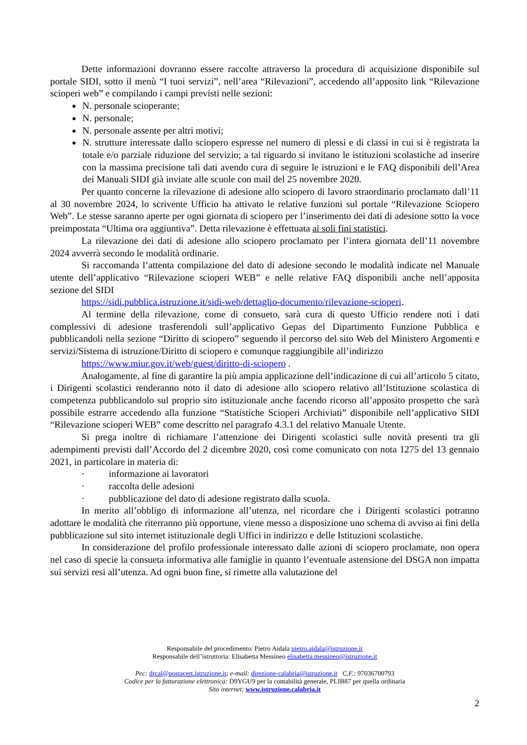Dette informazioni dovranno essere raccolte attraverso la procedura di acquisizione disponibile sul portale SIDI, sotto il menù “I tuoi servizi”, nell’area “Rilevazioni”, accedendo all’apposito link “Rilevazione scioperi web” e compilando i campi previsti nelle sezioni:
N. personale scioperante;
N. personale;
N. personale assente per altri motivi;
N. strutture interessate dallo sciopero espresse nel numero di plessi e di classi in cui si è registrata la totale e/o parziale riduzione del servizio; a tal riguardo si invitano le istituzioni scolastiche ad inserire con la massima precisione tali dati avendo cura di seguire le istruzioni e le FAQ disponibili dell’Area dei Manuali SIDI già inviate alle scuole con mail del 25 novembre 2020.
Per quanto concerne la rilevazione di adesione allo sciopero di lavoro straordinario proclamato dall’11 al 30 novembre 2024, lo scrivente Ufficio ha attivato le relative funzioni sul portale “Rilevazione Sciopero Web”. Le stesse saranno aperte per ogni giornata di sciopero per l’inserimento dei dati di adesione sotto la voce preimpostata “Ultima ora aggiuntiva”. Detta rilevazione è effettuata ai soli fini statistici.
La rilevazione dei dati di adesione allo sciopero proclamato per l’intera giornata dell’11 novembre 2024 avverrà secondo le modalità ordinarie.
Si raccomanda l’attenta compilazione del dato di adesione secondo le modalità indicate nel Manuale utente dell’applicativo “Rilevazione scioperi WEB” e nelle relative FAQ disponibili anche nell’apposita sezione del SIDI
https://sidi.pubblica.istruzione.it/sidi-web/dettaglio-documento/rilevazione-scioperi.
Al termine della rilevazione, come di consueto, sarà cura di questo Ufficio rendere noti i dati complessivi di adesione trasferendoli sull’applicativo Gepas del Dipartimento Funzione Pubblica e pubblicandoli nella sezione “Diritto di sciopero” seguendo il percorso del sito Web del Ministero Argomenti e servizi/Sistema di istruzione/Diritto di sciopero e comunque raggiungibile all’indirizzo
https://www.miur.gov.it/web/guest/diritto-di-sciopero .
Analogamente, al fine di garantire la più ampia applicazione dell’indicazione di cui all’articolo 5 citato, i Dirigenti scolastici renderanno noto il dato di adesione allo sciopero relativo all’Istituzione scolastica di competenza pubblicandolo sul proprio sito istituzionale anche facendo ricorso all’apposito prospetto che sarà possibile estrarre accedendo alla funzione “Statistiche Scioperi Archiviati” disponibile nell’applicativo SIDI “Rilevazione scioperi WEB” come descritto nel paragrafo 4.3.1 del relativo Manuale Utente.
Si prega inoltre di richiamare l’attenzione dei Dirigenti scolastici sulle novità presenti tra gli adempimenti previsti dall’Accordo del 2 dicembre 2020, così come comunicato con nota 1275 del 13 gennaio 2021, in particolare in materia di:
· informazione ai lavoratori
· raccolta delle adesioni
· pubblicazione del dato di adesione registrato dalla scuola.
In merito all’obbligo di informazione all’utenza, nel ricordare che i Dirigenti scolastici potranno adottare le modalità che riterranno più opportune, viene messo a disposizione uno schema di avviso ai fini della pubblicazione sul sito internet istituzionale degli Uffici in indirizzo e delle Istituzioni scolastiche.
In considerazione del profilo professionale interessato dalle azioni di sciopero proclamate, non opera nel caso di specie la consueta informativa alle famiglie in quanto l’eventuale astensione del DSGA non impatta sui servizi resi all’utenza. Ad ogni buon fine, si rimette alla valutazione del
Responsabile del procedimento: Pietro Aidala pietro.aidala@istruzione.it
Responsabile dell’istruttoria: Elisabetta Messineo elisabetta.messineo@istruzione.it
Pec: drcal@postacert.istruzione.it; e-mail: direzione-calabria@istruzione.it C.F.: 97036700793
Codice per la fatturazione elettronica: D9YGU9 per la contabilità generale, PLIB87 per quella ordinaria
Sito internet: www.istruzione.calabria.it
2